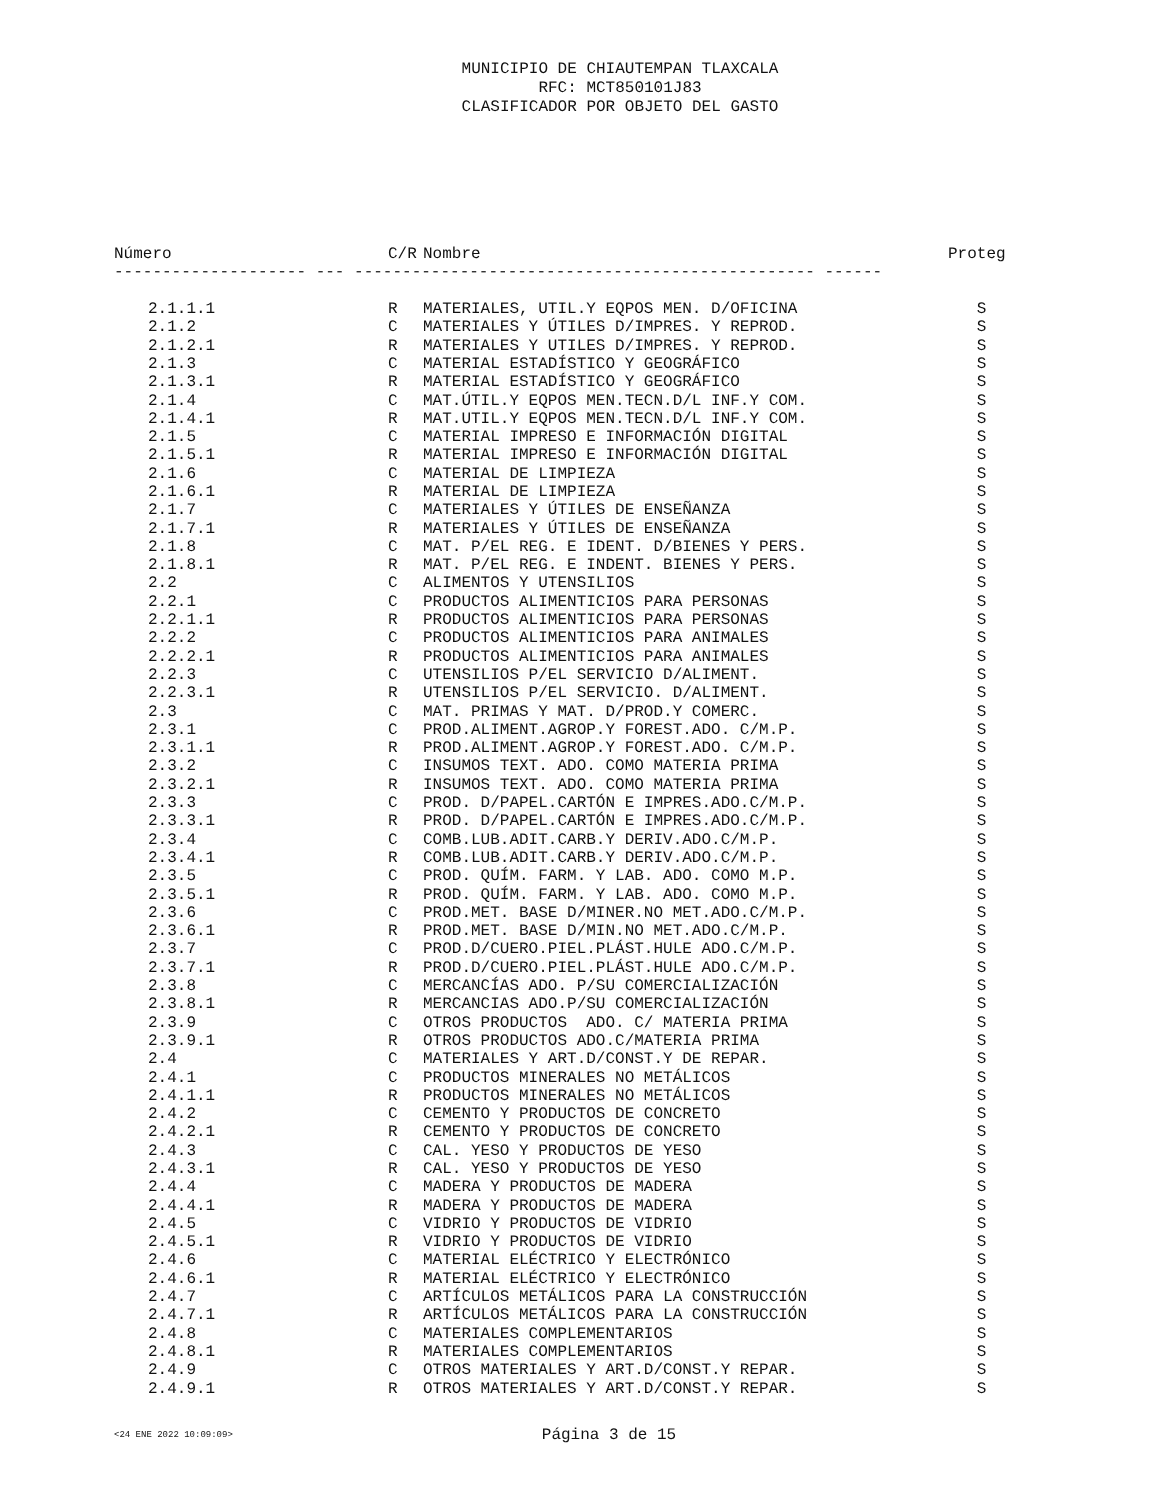MUNICIPIO DE CHIAUTEMPAN TLAXCALA
RFC: MCT850101J83
CLASIFICADOR POR OBJETO DEL GASTO
| Número | C/R | Nombre | Proteg |
| --- | --- | --- | --- |
| -------------------- --- ------------------------------------------------ ------ | | | |
| 2.1.1.1 | R | MATERIALES, UTIL.Y EQPOS MEN. D/OFICINA | S |
| 2.1.2 | C | MATERIALES Y ÚTILES D/IMPRES. Y REPROD. | S |
| 2.1.2.1 | R | MATERIALES Y UTILES D/IMPRES. Y REPROD. | S |
| 2.1.3 | C | MATERIAL ESTADÍSTICO Y GEOGRÁFICO | S |
| 2.1.3.1 | R | MATERIAL ESTADÍSTICO Y GEOGRÁFICO | S |
| 2.1.4 | C | MAT.ÚTIL.Y EQPOS MEN.TECN.D/L INF.Y COM. | S |
| 2.1.4.1 | R | MAT.UTIL.Y EQPOS MEN.TECN.D/L INF.Y COM. | S |
| 2.1.5 | C | MATERIAL IMPRESO E INFORMACIÓN DIGITAL | S |
| 2.1.5.1 | R | MATERIAL IMPRESO E INFORMACIÓN DIGITAL | S |
| 2.1.6 | C | MATERIAL DE LIMPIEZA | S |
| 2.1.6.1 | R | MATERIAL DE LIMPIEZA | S |
| 2.1.7 | C | MATERIALES Y ÚTILES DE ENSEÑANZA | S |
| 2.1.7.1 | R | MATERIALES Y ÚTILES DE ENSEÑANZA | S |
| 2.1.8 | C | MAT. P/EL REG. E IDENT. D/BIENES Y PERS. | S |
| 2.1.8.1 | R | MAT. P/EL REG. E INDENT. BIENES Y PERS. | S |
| 2.2 | C | ALIMENTOS Y UTENSILIOS | S |
| 2.2.1 | C | PRODUCTOS ALIMENTICIOS PARA PERSONAS | S |
| 2.2.1.1 | R | PRODUCTOS ALIMENTICIOS PARA PERSONAS | S |
| 2.2.2 | C | PRODUCTOS ALIMENTICIOS PARA ANIMALES | S |
| 2.2.2.1 | R | PRODUCTOS ALIMENTICIOS PARA ANIMALES | S |
| 2.2.3 | C | UTENSILIOS P/EL SERVICIO D/ALIMENT. | S |
| 2.2.3.1 | R | UTENSILIOS P/EL SERVICIO. D/ALIMENT. | S |
| 2.3 | C | MAT. PRIMAS Y MAT. D/PROD.Y COMERC. | S |
| 2.3.1 | C | PROD.ALIMENT.AGROP.Y FOREST.ADO. C/M.P. | S |
| 2.3.1.1 | R | PROD.ALIMENT.AGROP.Y FOREST.ADO. C/M.P. | S |
| 2.3.2 | C | INSUMOS TEXT. ADO. COMO MATERIA PRIMA | S |
| 2.3.2.1 | R | INSUMOS TEXT. ADO. COMO MATERIA PRIMA | S |
| 2.3.3 | C | PROD. D/PAPEL.CARTÓN E IMPRES.ADO.C/M.P. | S |
| 2.3.3.1 | R | PROD. D/PAPEL.CARTÓN E IMPRES.ADO.C/M.P. | S |
| 2.3.4 | C | COMB.LUB.ADIT.CARB.Y DERIV.ADO.C/M.P. | S |
| 2.3.4.1 | R | COMB.LUB.ADIT.CARB.Y DERIV.ADO.C/M.P. | S |
| 2.3.5 | C | PROD. QUÍM. FARM. Y LAB. ADO. COMO M.P. | S |
| 2.3.5.1 | R | PROD. QUÍM. FARM. Y LAB. ADO. COMO M.P. | S |
| 2.3.6 | C | PROD.MET. BASE D/MINER.NO MET.ADO.C/M.P. | S |
| 2.3.6.1 | R | PROD.MET. BASE D/MIN.NO MET.ADO.C/M.P. | S |
| 2.3.7 | C | PROD.D/CUERO.PIEL.PLÁST.HULE ADO.C/M.P. | S |
| 2.3.7.1 | R | PROD.D/CUERO.PIEL.PLÁST.HULE ADO.C/M.P. | S |
| 2.3.8 | C | MERCANCÍAS ADO. P/SU COMERCIALIZACIÓN | S |
| 2.3.8.1 | R | MERCANCIAS ADO.P/SU COMERCIALIZACIÓN | S |
| 2.3.9 | C | OTROS PRODUCTOS ADO. C/ MATERIA PRIMA | S |
| 2.3.9.1 | R | OTROS PRODUCTOS ADO.C/MATERIA PRIMA | S |
| 2.4 | C | MATERIALES Y ART.D/CONST.Y DE REPAR. | S |
| 2.4.1 | C | PRODUCTOS MINERALES NO METÁLICOS | S |
| 2.4.1.1 | R | PRODUCTOS MINERALES NO METÁLICOS | S |
| 2.4.2 | C | CEMENTO Y PRODUCTOS DE CONCRETO | S |
| 2.4.2.1 | R | CEMENTO Y PRODUCTOS DE CONCRETO | S |
| 2.4.3 | C | CAL. YESO Y PRODUCTOS DE YESO | S |
| 2.4.3.1 | R | CAL. YESO Y PRODUCTOS DE YESO | S |
| 2.4.4 | C | MADERA Y PRODUCTOS DE MADERA | S |
| 2.4.4.1 | R | MADERA Y PRODUCTOS DE MADERA | S |
| 2.4.5 | C | VIDRIO Y PRODUCTOS DE VIDRIO | S |
| 2.4.5.1 | R | VIDRIO Y PRODUCTOS DE VIDRIO | S |
| 2.4.6 | C | MATERIAL ELÉCTRICO Y ELECTRÓNICO | S |
| 2.4.6.1 | R | MATERIAL ELÉCTRICO Y ELECTRÓNICO | S |
| 2.4.7 | C | ARTÍCULOS METÁLICOS PARA LA CONSTRUCCIÓN | S |
| 2.4.7.1 | R | ARTÍCULOS METÁLICOS PARA LA CONSTRUCCIÓN | S |
| 2.4.8 | C | MATERIALES COMPLEMENTARIOS | S |
| 2.4.8.1 | R | MATERIALES COMPLEMENTARIOS | S |
| 2.4.9 | C | OTROS MATERIALES Y ART.D/CONST.Y REPAR. | S |
| 2.4.9.1 | R | OTROS MATERIALES Y ART.D/CONST.Y REPAR. | S |
<24 ENE 2022 10:09:09>
Página 3 de 15